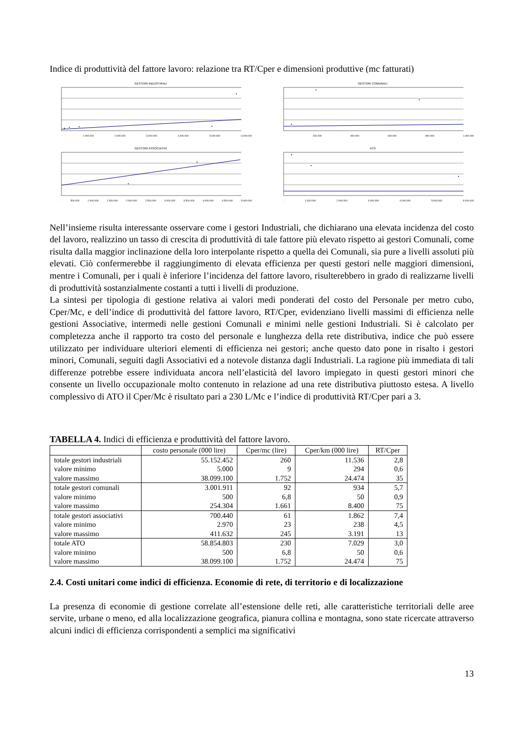Indice di produttività del fattore lavoro: relazione tra RT/Cper e dimensioni produttive (mc fatturati)
GESTORI INDUSTRIALI
- 1.000.000 2.000.000 3.000.000 4.000.000 5.000.000 6.000.000
GESTORI COMUNALI
- 200.000 400.000 600.000 800.000 1.000.000
GESTORI ASSOCIATIVI
- 500.000 1.000.000 1.500.000 2.000.000 2.500.000 3.000.000 3.500.000 4.000.000 4.500.000 5.000.000
ATO
- 1.000.000 2.000.000 3.000.000 4.000.000 5.000.000 6.000.000
Nell’insieme risulta interessante osservare come i gestori Industriali, che dichiarano una elevata incidenza del costo del lavoro, realizzino un tasso di crescita di produttività di tale fattore più elevato rispetto ai gestori Comunali, come risulta dalla maggior inclinazione della loro interpolante rispetto a quella dei Comunali, sia pure a livelli assoluti più elevati. Ciò confermerebbe il raggiungimento di elevata efficienza per questi gestori nelle maggiori dimensioni, mentre i Comunali, per i quali è inferiore l’incidenza del fattore lavoro, risulterebbero in grado di realizzarne livelli di produttività sostanzialmente costanti a tutti i livelli di produzione.
La sintesi per tipologia di gestione relativa ai valori medi ponderati del costo del Personale per metro cubo, Cper/Mc, e dell’indice di produttività del fattore lavoro, RT/Cper, evidenziano livelli massimi di efficienza nelle gestioni Associative, intermedi nelle gestioni Comunali e minimi nelle gestioni Industriali. Si è calcolato per completezza anche il rapporto tra costo del personale e lunghezza della rete distributiva, indice che può essere utilizzato per individuare ulteriori elementi di efficienza nei gestori; anche questo dato pone in risalto i gestori minori, Comunali, seguiti dagli Associativi ed a notevole distanza dagli Industriali. La ragione più immediata di tali differenze potrebbe essere individuata ancora nell’elasticità del lavoro impiegato in questi gestori minori che consente un livello occupazionale molto contenuto in relazione ad una rete distributiva piuttosto estesa. A livello complessivo di ATO il Cper/Mc è risultato pari a 230 L/Mc e l’indice di produttività RT/Cper pari a 3.
TABELLA 4. Indici di efficienza e produttività del fattore lavoro.
| | costo personale (000 lire) | Cper/mc (lire) | Cper/km (000 lire) | RT/Cper |
| --- | --- | --- | --- | --- |
| totale gestori industriali | 55.152.452 | 260 | 11.536 | 2,8 |
| valore minimo | 5.000 | 9 | 294 | 0,6 |
| valore massimo | 38.099.100 | 1.752 | 24.474 | 35 |
| totale gestori comunali | 3.001.911 | 92 | 934 | 5,7 |
| valore minimo | 500 | 6,8 | 50 | 0,9 |
| valore massimo | 254.304 | 1.661 | 8.400 | 75 |
| totale gestori associativi | 700.440 | 61 | 1.862 | 7,4 |
| valore minimo | 2.970 | 23 | 238 | 4,5 |
| valore massimo | 411.632 | 245 | 3.191 | 13 |
| totale ATO | 58.854.803 | 230 | 7.029 | 3,0 |
| valore minimo | 500 | 6,8 | 50 | 0,6 |
| valore massimo | 38.099.100 | 1.752 | 24.474 | 75 |
2.4. Costi unitari come indici di efficienza. Economie di rete, di territorio e di localizzazione
La presenza di economie di gestione correlate all’estensione delle reti, alle caratteristiche territoriali delle aree servite, urbane o meno, ed alla localizzazione geografica, pianura collina e montagna, sono state ricercate attraverso alcuni indici di efficienza corrispondenti a semplici ma significativi
13